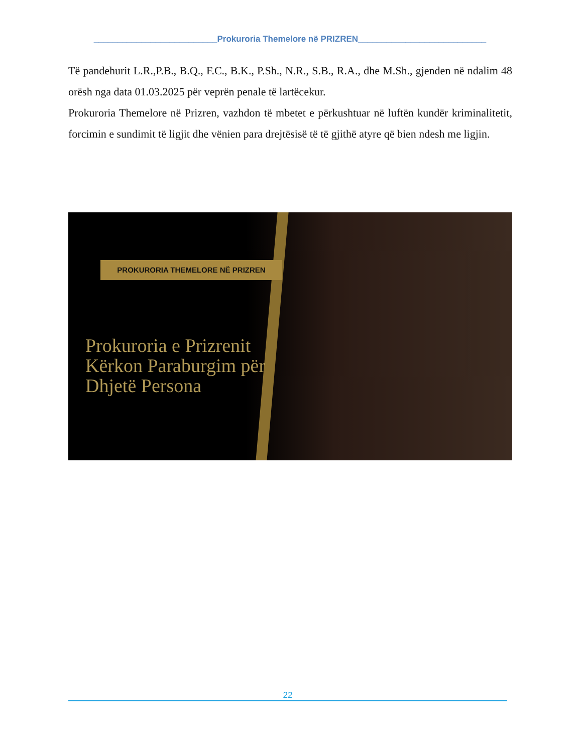__________________________Prokuroria Themelore në PRIZREN___________________________
Të pandehurit L.R.,P.B., B.Q., F.C., B.K., P.Sh., N.R., S.B., R.A., dhe M.Sh., gjenden në ndalim 48 orësh nga data 01.03.2025 për veprën penale të lartëcekur.
Prokuroria Themelore në Prizren, vazhdon të mbetet e përkushtuar në luftën kundër kriminalitetit, forcimin e sundimit të ligjit dhe vënien para drejtësisë të të gjithë atyre që bien ndesh me ligjin.
PROKURORIA THEMELORE NË PRIZREN
Prokuroria e Prizrenit
Kërkon Paraburgim për
Dhjetë Persona
22